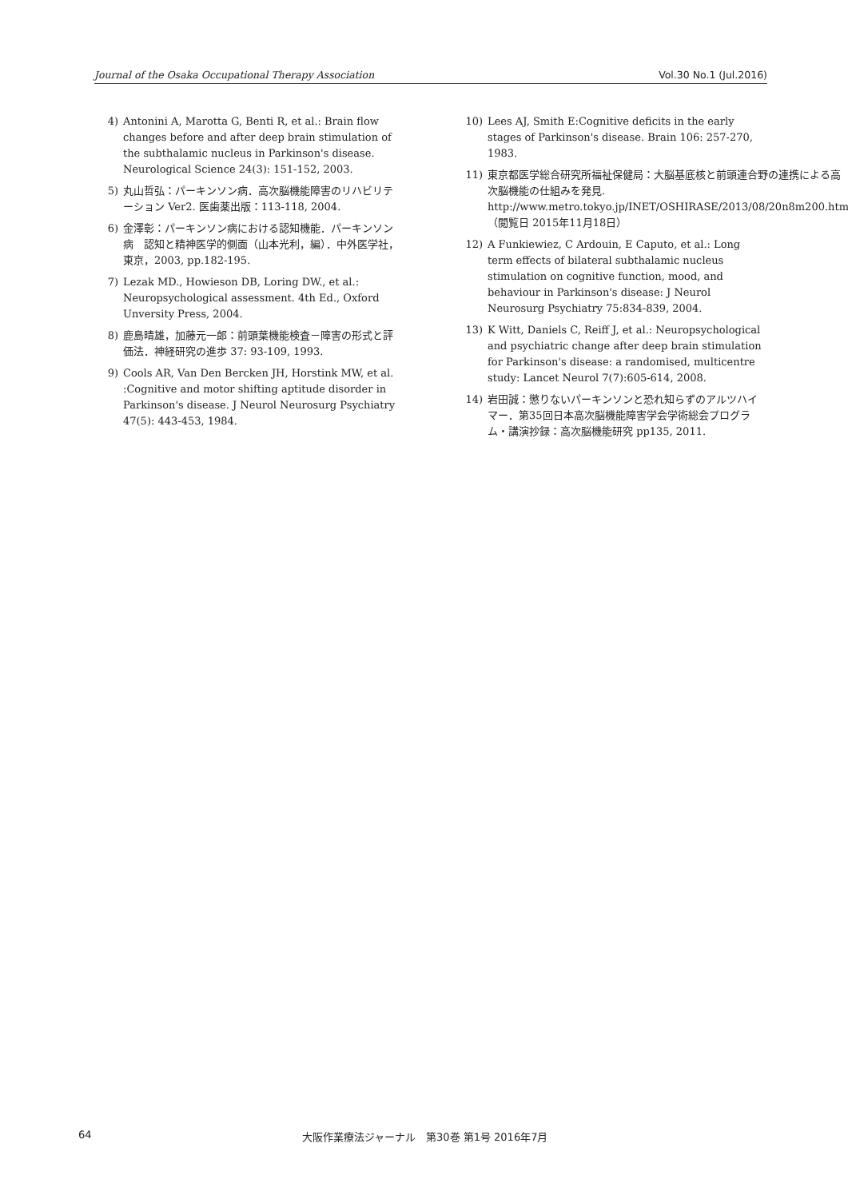Journal of the Osaka Occupational Therapy Association Vol.30 No.1 (Jul.2016)
4) Antonini A, Marotta G, Benti R, et al.: Brain flow changes before and after deep brain stimulation of the subthalamic nucleus in Parkinson's disease. Neurological Science 24(3): 151-152, 2003.
5) 丸山哲弘：パーキンソン病．高次脳機能障害のリハビリテーション Ver2. 医歯薬出版：113-118, 2004.
6) 金澤彰：パーキンソン病における認知機能．パーキンソン病　認知と精神医学的側面（山本光利，編）．中外医学社，東京，2003, pp.182-195.
7) Lezak MD., Howieson DB, Loring DW., et al.: Neuropsychological assessment. 4th Ed., Oxford Unversity Press, 2004.
8) 鹿島晴雄，加藤元一郎：前頭葉機能検査－障害の形式と評価法．神経研究の進歩 37: 93-109, 1993.
9) Cools AR, Van Den Bercken JH, Horstink MW, et al. :Cognitive and motor shifting aptitude disorder in Parkinson's disease. J Neurol Neurosurg Psychiatry 47(5): 443-453, 1984.
10) Lees AJ, Smith E:Cognitive deficits in the early stages of Parkinson's disease. Brain 106: 257-270, 1983.
11) 東京都医学総合研究所福祉保健局：大脳基底核と前頭連合野の連携による高次脳機能の仕組みを発見. http://www.metro.tokyo.jp/INET/OSHIRASE/2013/08/20n8m200.htm（閲覧日 2015年11月18日）
12) A Funkiewiez, C Ardouin, E Caputo, et al.: Long term effects of bilateral subthalamic nucleus stimulation on cognitive function, mood, and behaviour in Parkinson's disease: J Neurol Neurosurg Psychiatry 75:834-839, 2004.
13) K Witt, Daniels C, Reiff J, et al.: Neuropsychological and psychiatric change after deep brain stimulation for Parkinson's disease: a randomised, multicentre study: Lancet Neurol 7(7):605-614, 2008.
14) 岩田誠：懲りないパーキンソンと恐れ知らずのアルツハイマー．第35回日本高次脳機能障害学会学術総会プログラム・講演抄録：高次脳機能研究 pp135, 2011.
64 大阪作業療法ジャーナル　第30巻 第1号 2016年7月